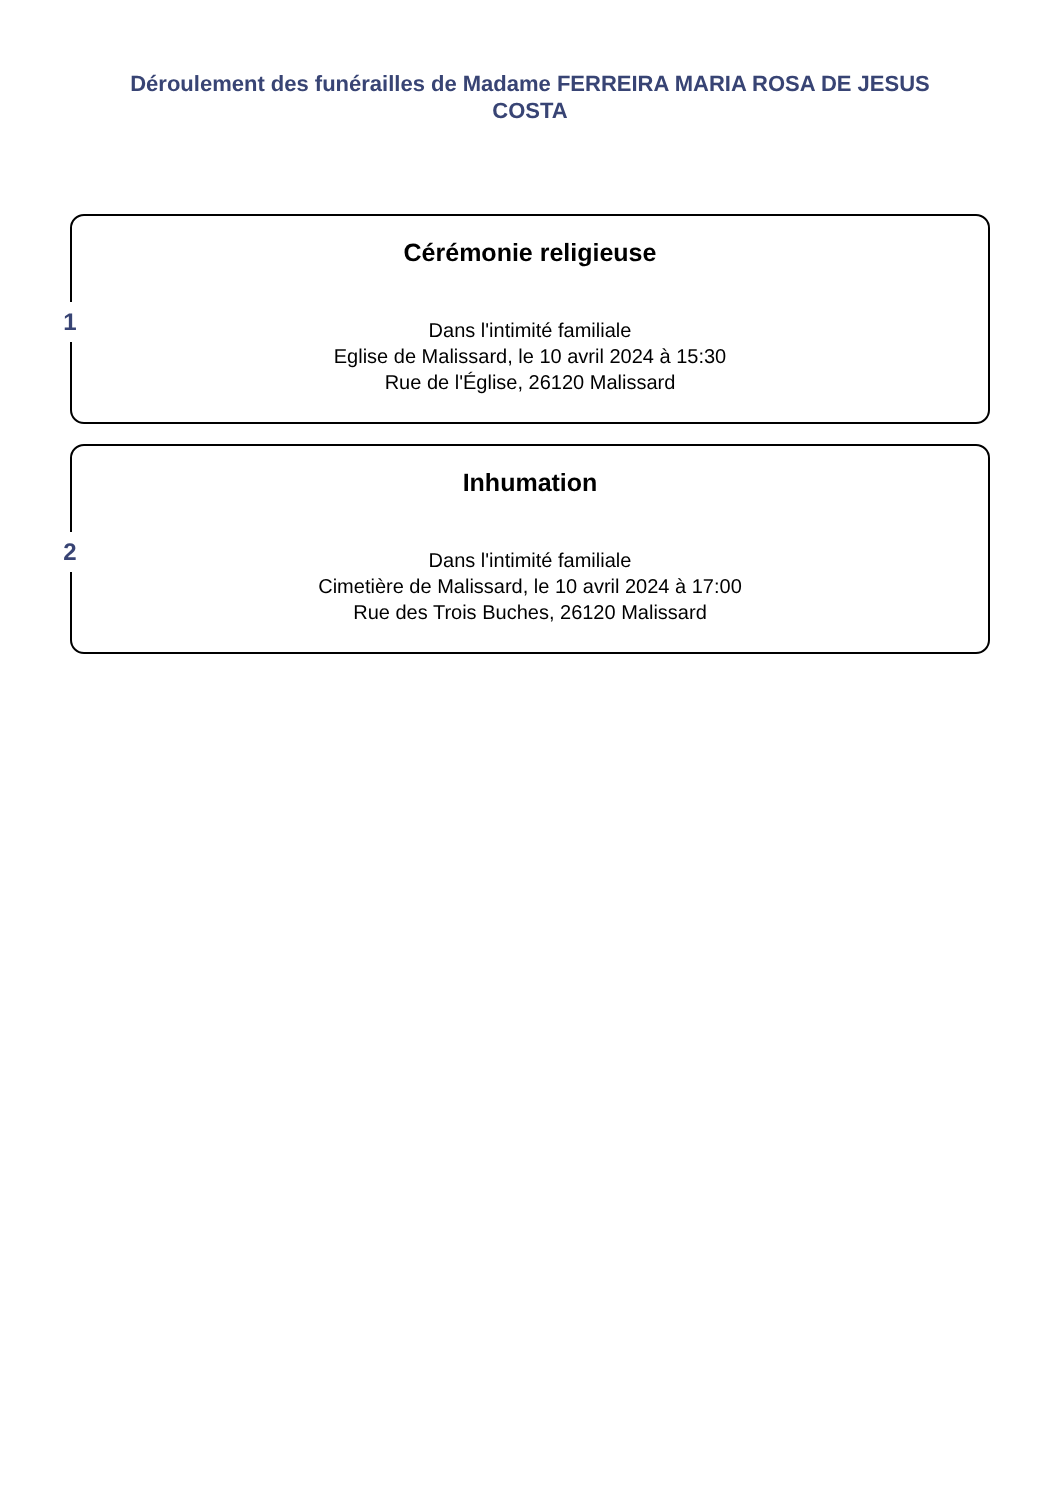Déroulement des funérailles de Madame FERREIRA MARIA ROSA DE JESUS COSTA
1
Cérémonie religieuse
Dans l'intimité familiale
Eglise de Malissard, le 10 avril 2024 à 15:30
Rue de l'Église, 26120 Malissard
2
Inhumation
Dans l'intimité familiale
Cimetière de Malissard, le 10 avril 2024 à 17:00
Rue des Trois Buches, 26120 Malissard